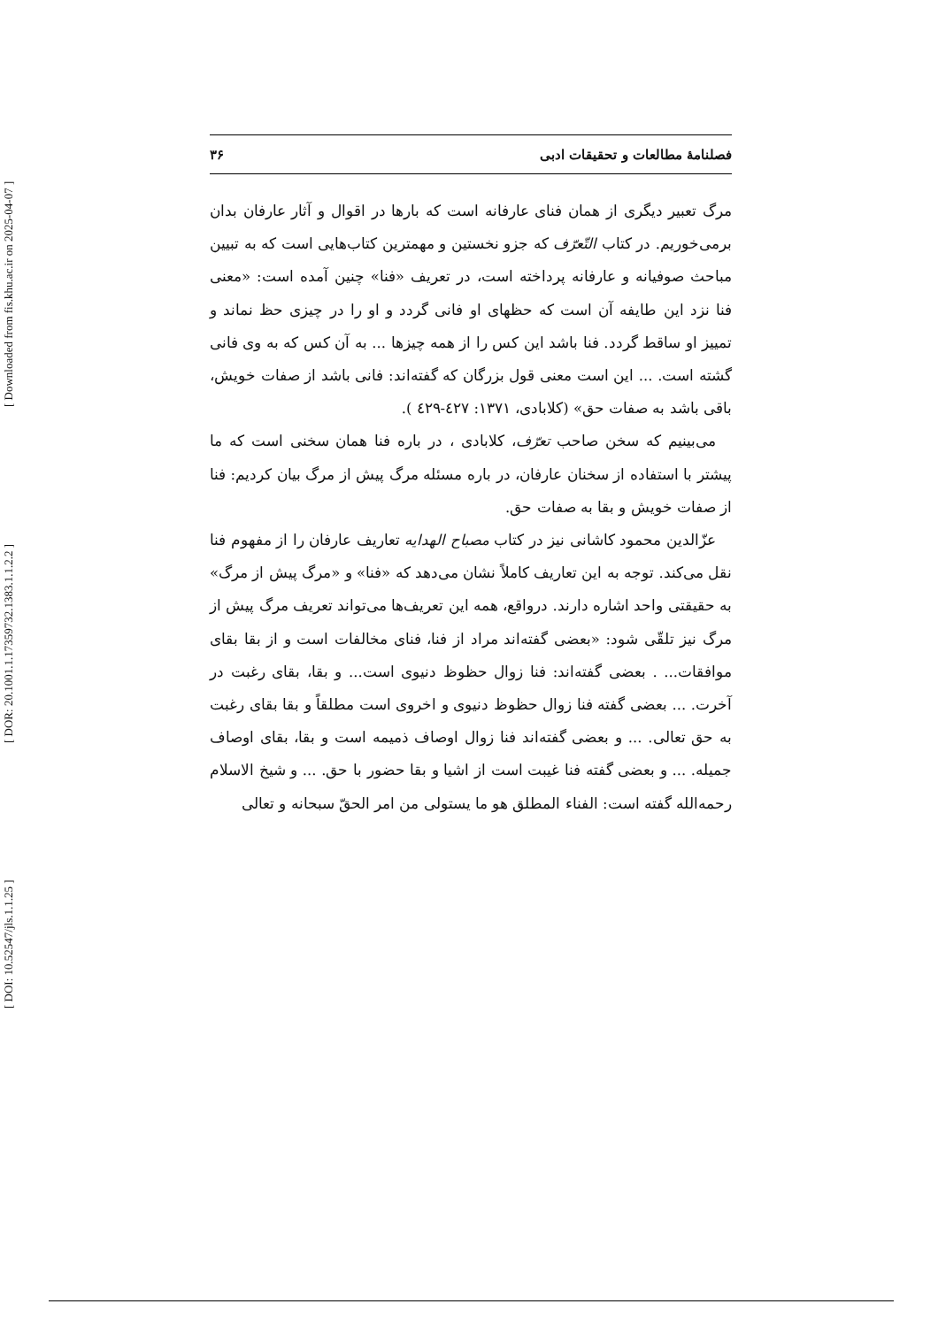فصلنامهٔ مطالعات و تحقیقات ادبی ۳۶
مرگ تعبیر دیگری از همان فنای عارفانه است که بارها در اقوال و آثار عارفان بدان برمی‌خوریم. در کتاب التّعرّف که جزو نخستین و مهمترین کتاب‌هایی است که به تبیین مباحث صوفیانه و عارفانه پرداخته است، در تعریف «فنا» چنین آمده است: «معنی فنا نزد این طایفه آن است که حظهای او فانی گردد و او را در چیزی حظ نماند و تمییز او ساقط گردد. فنا باشد این کس را از همه چیزها ... به آن کس که به وی فانی گشته است. ... این است معنی قول بزرگان که گفته‌اند: فانی باشد از صفات خویش، باقی باشد به صفات حق» (کلابادی، ۱۳۷۱: ٤٢٧-٤٢٩ ).
می‌بینیم که سخن صاحب تعرّف، کلابادی ، در باره فنا همان سخنی است که ما پیشتر با استفاده از سخنان عارفان، در باره مسئله مرگ پیش از مرگ بیان کردیم: فنا از صفات خویش و بقا به صفات حق.
عزّالدین محمود کاشانی نیز در کتاب مصباح الهدایه تعاریف عارفان را از مفهوم فنا نقل می‌کند. توجه به این تعاریف کاملاً نشان می‌دهد که «فنا» و «مرگ پیش از مرگ» به حقیقتی واحد اشاره دارند. درواقع، همه این تعریف‌ها می‌تواند تعریف مرگ پیش از مرگ نیز تلقّی شود: «بعضی گفته‌اند مراد از فنا، فنای مخالفات است و از بقا بقای موافقات... . بعضی گفته‌اند: فنا زوال حظوظ دنیوی است... و بقا، بقای رغبت در آخرت. ... بعضی گفته فنا زوال حظوظ دنیوی و اخروی است مطلقاً و بقا بقای رغبت به حق تعالی. ... و بعضی گفته‌اند فنا زوال اوصاف ذمیمه است و بقا، بقای اوصاف جمیله. ... و بعضی گفته فنا غیبت است از اشیا و بقا حضور با حق. ... و شیخ الاسلام رحمه‌الله گفته است: الفناء المطلق هو ما یستولی من امر الحقّ سبحانه و تعالی
[ Downloaded from fis.khu.ac.ir on 2025-04-07 ]
[ DOR: 20.1001.1.17359732.1383.1.1.2.2 ]
[ DOI: 10.52547/jls.1.1.25 ]